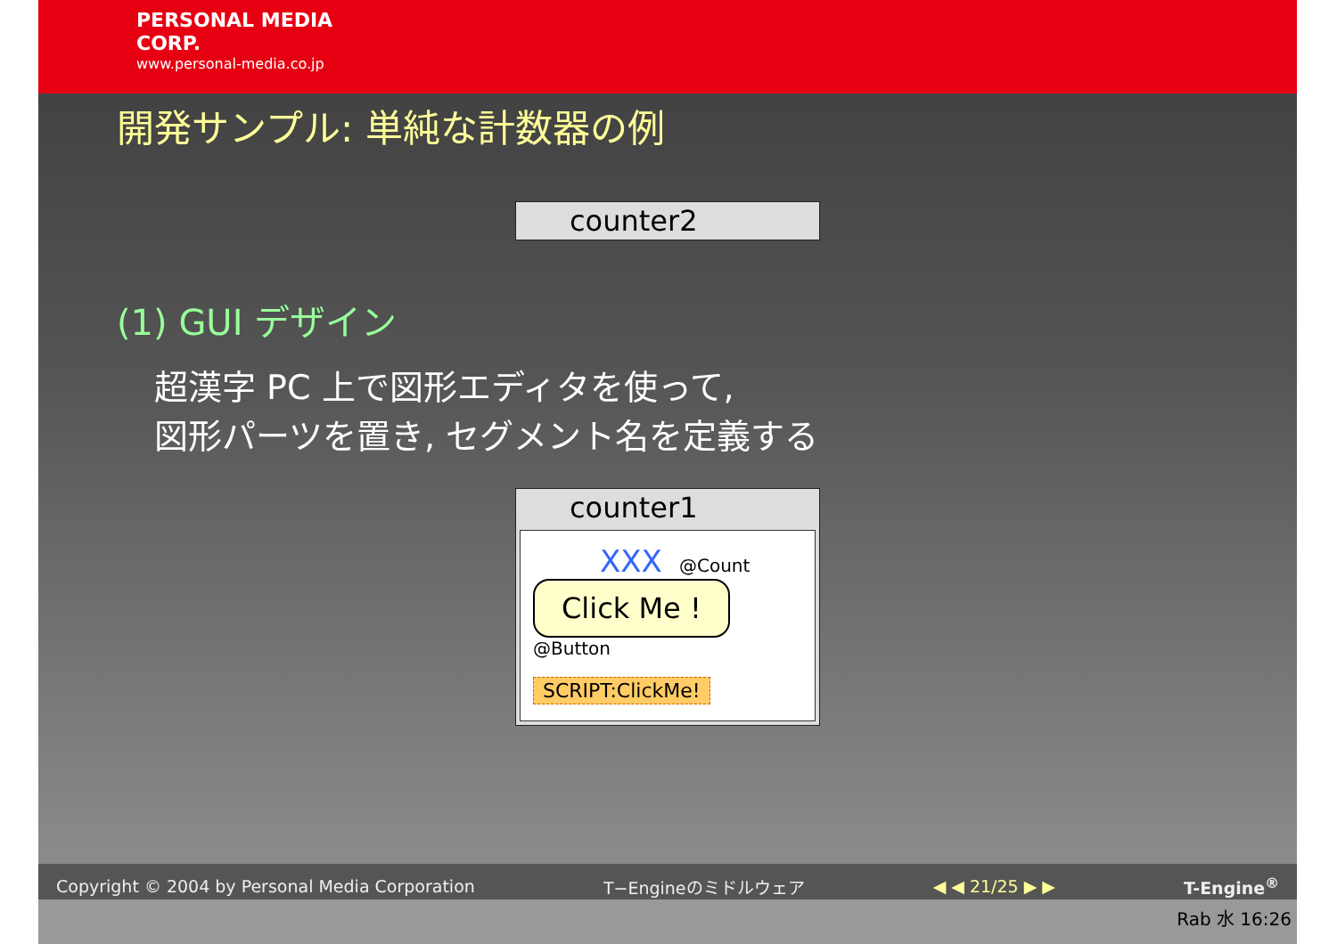PERSONAL MEDIA
CORP.
www.personal-media.co.jp
開発サンプル: 単純な計数器の例
counter2
(1) GUI デザイン
超漢字 PC 上で図形エディタを使って,
図形パーツを置き, セグメント名を定義する
counter1
XXX @Count
Click Me ! @Button
SCRIPT:ClickMe!
Copyright © 2004 by Personal Media Corporation T−Engineのミドルウェア ◀ ◀ 21/25 ▶ ▶ T-Engine<sup>®</sup>
Rab 水 16:26